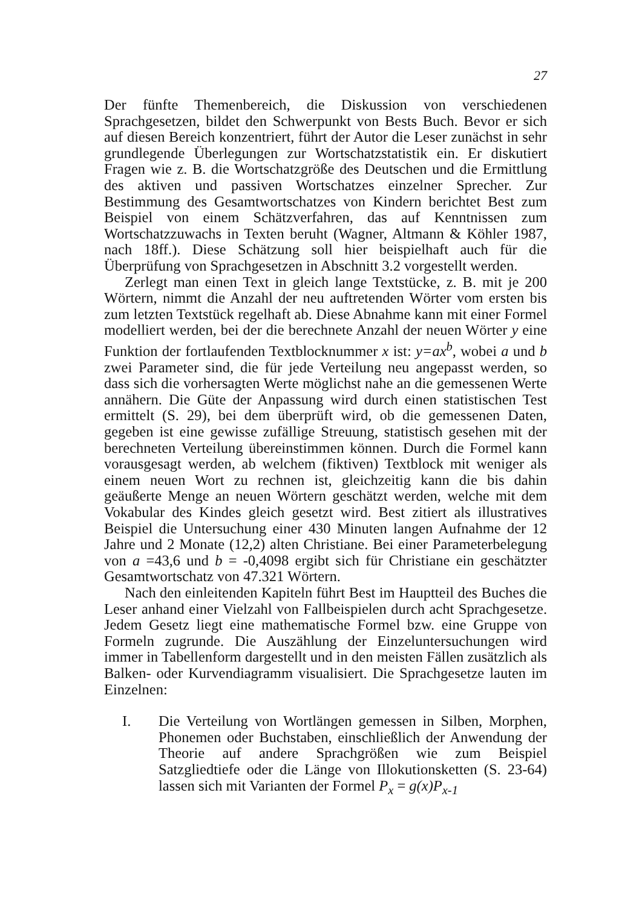27
Der fünfte Themenbereich, die Diskussion von verschiedenen Sprachgesetzen, bildet den Schwerpunkt von Bests Buch. Bevor er sich auf diesen Bereich konzentriert, führt der Autor die Leser zunächst in sehr grundlegende Überlegungen zur Wortschatzstatistik ein. Er diskutiert Fragen wie z. B. die Wortschatzgröße des Deutschen und die Ermittlung des aktiven und passiven Wortschatzes einzelner Sprecher. Zur Bestimmung des Gesamtwortschatzes von Kindern berichtet Best zum Beispiel von einem Schätzverfahren, das auf Kenntnissen zum Wortschatzzuwachs in Texten beruht (Wagner, Altmann & Köhler 1987, nach 18ff.). Diese Schätzung soll hier beispielhaft auch für die Überprüfung von Sprachgesetzen in Abschnitt 3.2 vorgestellt werden.
Zerlegt man einen Text in gleich lange Textstücke, z. B. mit je 200 Wörtern, nimmt die Anzahl der neu auftretenden Wörter vom ersten bis zum letzten Textstück regelhaft ab. Diese Abnahme kann mit einer Formel modelliert werden, bei der die berechnete Anzahl der neuen Wörter y eine Funktion der fortlaufenden Textblocknummer x ist: y=ax<sup>b</sup>, wobei a und b zwei Parameter sind, die für jede Verteilung neu angepasst werden, so dass sich die vorhersagten Werte möglichst nahe an die gemessenen Werte annähern. Die Güte der Anpassung wird durch einen statistischen Test ermittelt (S. 29), bei dem überprüft wird, ob die gemessenen Daten, gegeben ist eine gewisse zufällige Streuung, statistisch gesehen mit der berechneten Verteilung übereinstimmen können. Durch die Formel kann vorausgesagt werden, ab welchem (fiktiven) Textblock mit weniger als einem neuen Wort zu rechnen ist, gleichzeitig kann die bis dahin geäußerte Menge an neuen Wörtern geschätzt werden, welche mit dem Vokabular des Kindes gleich gesetzt wird. Best zitiert als illustratives Beispiel die Untersuchung einer 430 Minuten langen Aufnahme der 12 Jahre und 2 Monate (12,2) alten Christiane. Bei einer Parameterbelegung von a =43,6 und b = -0,4098 ergibt sich für Christiane ein geschätzter Gesamtwortschatz von 47.321 Wörtern.
Nach den einleitenden Kapiteln führt Best im Hauptteil des Buches die Leser anhand einer Vielzahl von Fallbeispielen durch acht Sprachgesetze. Jedem Gesetz liegt eine mathematische Formel bzw. eine Gruppe von Formeln zugrunde. Die Auszählung der Einzeluntersuchungen wird immer in Tabellenform dargestellt und in den meisten Fällen zusätzlich als Balken- oder Kurvendiagramm visualisiert. Die Sprachgesetze lauten im Einzelnen:
I. Die Verteilung von Wortlängen gemessen in Silben, Morphen, Phonemen oder Buchstaben, einschließlich der Anwendung der Theorie auf andere Sprachgrößen wie zum Beispiel Satzgliedtiefe oder die Länge von Illokutionsketten (S. 23-64) lassen sich mit Varianten der Formel P<sub>x</sub> = g(x)P<sub>x-1</sub>